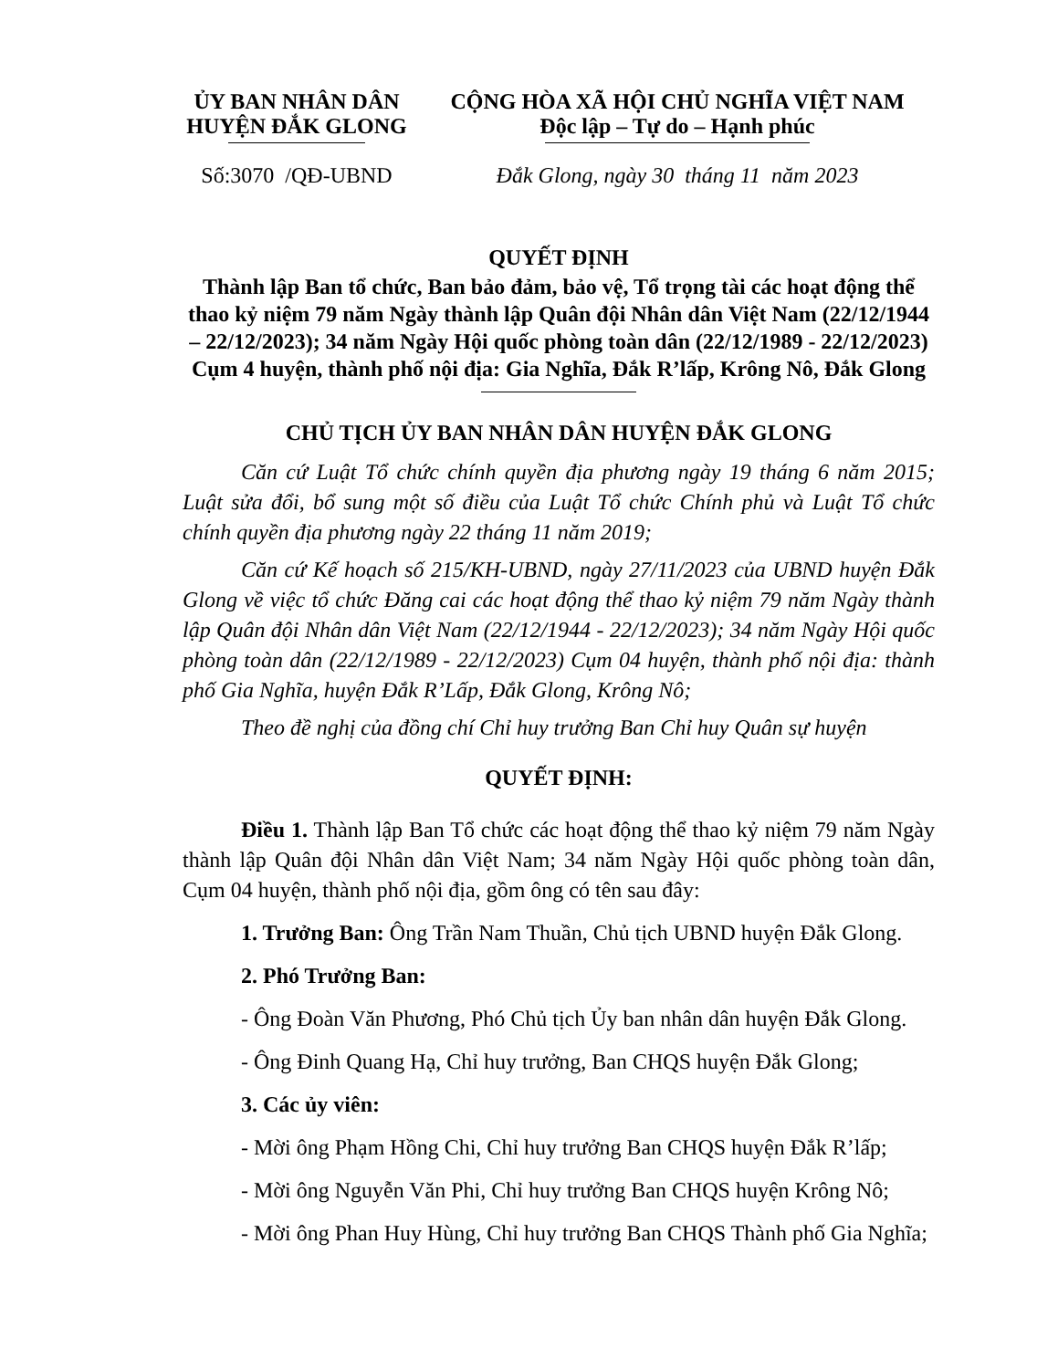ỦY BAN NHÂN DÂN
HUYỆN ĐẮK GLONG
Số:3070 /QĐ-UBND
CỘNG HÒA XÃ HỘI CHỦ NGHĨA VIỆT NAM
Độc lập – Tự do – Hạnh phúc
Đắk Glong, ngày 30 tháng 11 năm 2023
QUYẾT ĐỊNH
Thành lập Ban tổ chức, Ban bảo đảm, bảo vệ, Tổ trọng tài các hoạt động thể thao kỷ niệm 79 năm Ngày thành lập Quân đội Nhân dân Việt Nam (22/12/1944 – 22/12/2023); 34 năm Ngày Hội quốc phòng toàn dân (22/12/1989 - 22/12/2023) Cụm 4 huyện, thành phố nội địa: Gia Nghĩa, Đắk R’lấp, Krông Nô, Đắk Glong
CHỦ TỊCH ỦY BAN NHÂN DÂN HUYỆN ĐẮK GLONG
Căn cứ Luật Tổ chức chính quyền địa phương ngày 19 tháng 6 năm 2015; Luật sửa đổi, bổ sung một số điều của Luật Tổ chức Chính phủ và Luật Tổ chức chính quyền địa phương ngày 22 tháng 11 năm 2019;
Căn cứ Kế hoạch số 215/KH-UBND, ngày 27/11/2023 của UBND huyện Đắk Glong về việc tổ chức Đăng cai các hoạt động thể thao kỷ niệm 79 năm Ngày thành lập Quân đội Nhân dân Việt Nam (22/12/1944 - 22/12/2023); 34 năm Ngày Hội quốc phòng toàn dân (22/12/1989 - 22/12/2023) Cụm 04 huyện, thành phố nội địa: thành phố Gia Nghĩa, huyện Đắk R’Lấp, Đắk Glong, Krông Nô;
Theo đề nghị của đồng chí Chỉ huy trưởng Ban Chỉ huy Quân sự huyện
QUYẾT ĐỊNH:
Điều 1. Thành lập Ban Tổ chức các hoạt động thể thao kỷ niệm 79 năm Ngày thành lập Quân đội Nhân dân Việt Nam; 34 năm Ngày Hội quốc phòng toàn dân, Cụm 04 huyện, thành phố nội địa, gồm ông có tên sau đây:
1. Trưởng Ban: Ông Trần Nam Thuần, Chủ tịch UBND huyện Đắk Glong.
2. Phó Trưởng Ban:
- Ông Đoàn Văn Phương, Phó Chủ tịch Ủy ban nhân dân huyện Đắk Glong.
- Ông Đinh Quang Hạ, Chỉ huy trưởng, Ban CHQS huyện Đắk Glong;
3. Các ủy viên:
- Mời ông Phạm Hồng Chi, Chỉ huy trưởng Ban CHQS huyện Đắk R’lấp;
- Mời ông Nguyễn Văn Phi, Chỉ huy trưởng Ban CHQS huyện Krông Nô;
- Mời ông Phan Huy Hùng, Chỉ huy trưởng Ban CHQS Thành phố Gia Nghĩa;